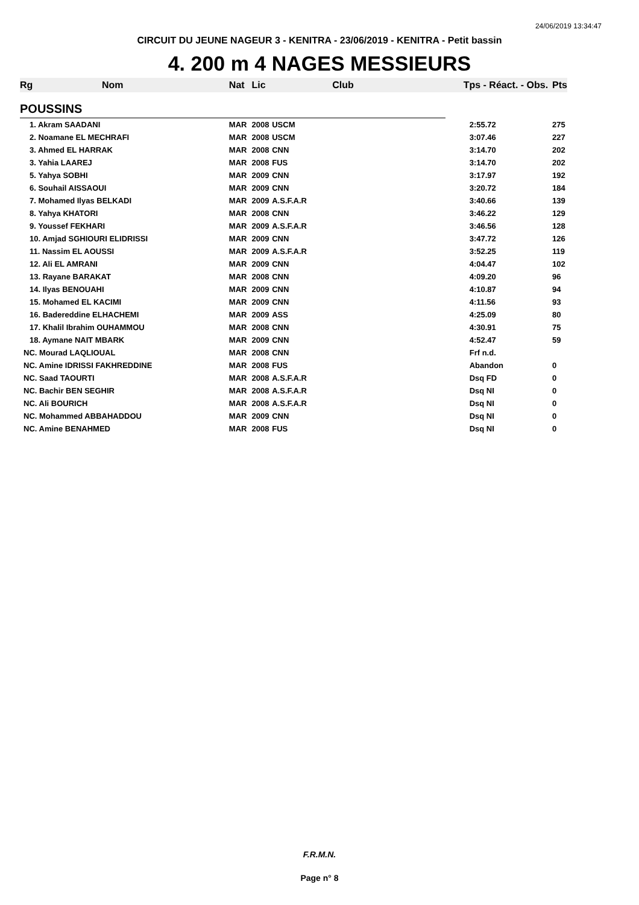24/06/2019 13:34:47
CIRCUIT DU JEUNE NAGEUR 3 - KENITRA - 23/06/2019 - KENITRA - Petit bassin
4. 200 m 4 NAGES MESSIEURS
| Rg | Nom | Nat | Lic | Club | Tps - Réact. - Obs. | Pts |
| --- | --- | --- | --- | --- | --- | --- |
| POUSSINS | | | | | | |
| 1. Akram SAADANI | | MAR | 2008 | USCM | 2:55.72 | 275 |
| 2. Noamane EL MECHRAFI | | MAR | 2008 | USCM | 3:07.46 | 227 |
| 3. Ahmed EL HARRAK | | MAR | 2008 | CNN | 3:14.70 | 202 |
| 3. Yahia LAAREJ | | MAR | 2008 | FUS | 3:14.70 | 202 |
| 5. Yahya SOBHI | | MAR | 2009 | CNN | 3:17.97 | 192 |
| 6. Souhail AISSAOUI | | MAR | 2009 | CNN | 3:20.72 | 184 |
| 7. Mohamed Ilyas BELKADI | | MAR | 2009 | A.S.F.A.R | 3:40.66 | 139 |
| 8. Yahya KHATORI | | MAR | 2008 | CNN | 3:46.22 | 129 |
| 9. Youssef FEKHARI | | MAR | 2009 | A.S.F.A.R | 3:46.56 | 128 |
| 10. Amjad SGHIOURI ELIDRISSI | | MAR | 2009 | CNN | 3:47.72 | 126 |
| 11. Nassim EL AOUSSI | | MAR | 2009 | A.S.F.A.R | 3:52.25 | 119 |
| 12. Ali EL AMRANI | | MAR | 2009 | CNN | 4:04.47 | 102 |
| 13. Rayane BARAKAT | | MAR | 2008 | CNN | 4:09.20 | 96 |
| 14. Ilyas BENOUAHI | | MAR | 2009 | CNN | 4:10.87 | 94 |
| 15. Mohamed EL KACIMI | | MAR | 2009 | CNN | 4:11.56 | 93 |
| 16. Badereddine ELHACHEMI | | MAR | 2009 | ASS | 4:25.09 | 80 |
| 17. Khalil Ibrahim OUHAMMOU | | MAR | 2008 | CNN | 4:30.91 | 75 |
| 18. Aymane NAIT MBARK | | MAR | 2009 | CNN | 4:52.47 | 59 |
| NC. Mourad LAQLIOUAL | | MAR | 2008 | CNN | Frf n.d. | |
| NC. Amine IDRISSI FAKHREDDINE | | MAR | 2008 | FUS | Abandon | 0 |
| NC. Saad TAOURTI | | MAR | 2008 | A.S.F.A.R | Dsq FD | 0 |
| NC. Bachir BEN SEGHIR | | MAR | 2008 | A.S.F.A.R | Dsq NI | 0 |
| NC. Ali BOURICH | | MAR | 2008 | A.S.F.A.R | Dsq NI | 0 |
| NC. Mohammed ABBAHADDOU | | MAR | 2009 | CNN | Dsq NI | 0 |
| NC. Amine BENAHMED | | MAR | 2008 | FUS | Dsq NI | 0 |
F.R.M.N.
Page n° 8